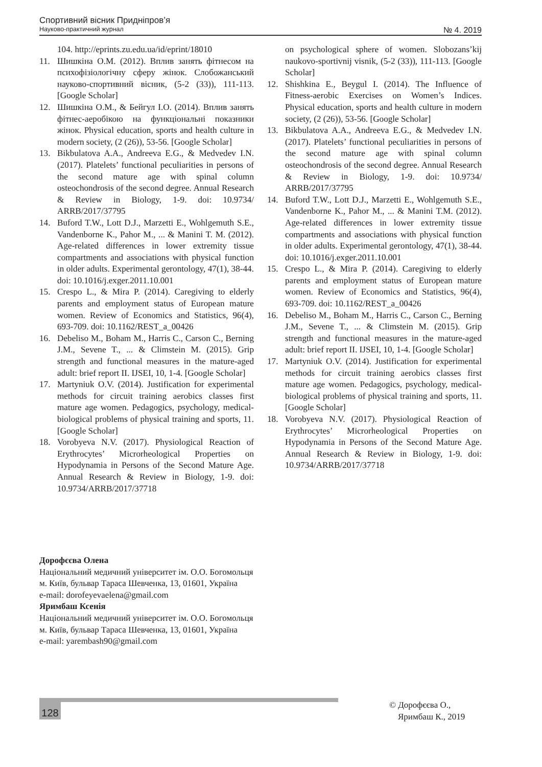Спортивний вісник Придніпров’я
Науково-практичний журнал № 4. 2019
104. http://eprints.zu.edu.ua/id/eprint/18010
11. Шишкіна О.М. (2012). Вплив занять фітнесом на психофізіологічну сферу жінок. Слобожанський науково-спортивний вісник, (5-2 (33)), 111-113. [Google Scholar]
12. Шишкіна О.М., & Бейгул І.О. (2014). Вплив занять фітнес-аеробікою на функціональні показники жінок. Physical education, sports and health culture in modern society, (2 (26)), 53-56. [Google Scholar]
13. Bikbulatova A.A., Andreeva E.G., & Medvedev I.N. (2017). Platelets’ functional peculiarities in persons of the second mature age with spinal column osteochondrosis of the second degree. Annual Research & Review in Biology, 1-9. doi: 10.9734/ ARRB/2017/37795
14. Buford T.W., Lott D.J., Marzetti E., Wohlgemuth S.E., Vandenborne K., Pahor M., ... & Manini T. M. (2012). Age-related differences in lower extremity tissue compartments and associations with physical function in older adults. Experimental gerontology, 47(1), 38-44. doi: 10.1016/j.exger.2011.10.001
15. Crespo L., & Mira P. (2014). Caregiving to elderly parents and employment status of European mature women. Review of Economics and Statistics, 96(4), 693-709. doi: 10.1162/REST_a_00426
16. Debeliso M., Boham M., Harris C., Carson C., Berning J.M., Sevene T., ... & Climstein M. (2015). Grip strength and functional measures in the mature-aged adult: brief report II. IJSEI, 10, 1-4. [Google Scholar]
17. Martyniuk O.V. (2014). Justification for experimental methods for circuit training aerobics classes first mature age women. Pedagogics, psychology, medical-biological problems of physical training and sports, 11. [Google Scholar]
18. Vorobyeva N.V. (2017). Physiological Reaction of Erythrocytes’ Microrheological Properties on Hypodynamia in Persons of the Second Mature Age. Annual Research & Review in Biology, 1-9. doi: 10.9734/ARRB/2017/37718
on psychological sphere of women. Slobozans’kij naukovo-sportivnij visnik, (5-2 (33)), 111-113. [Google Scholar]
12. Shishkina E., Beygul I. (2014). The Influence of Fitness-aerobic Exercises on Women’s Indices. Physical education, sports and health culture in modern society, (2 (26)), 53-56. [Google Scholar]
13. Bikbulatova A.A., Andreeva E.G., & Medvedev I.N. (2017). Platelets’ functional peculiarities in persons of the second mature age with spinal column osteochondrosis of the second degree. Annual Research & Review in Biology, 1-9. doi: 10.9734/ ARRB/2017/37795
14. Buford T.W., Lott D.J., Marzetti E., Wohlgemuth S.E., Vandenborne K., Pahor M., ... & Manini T.M. (2012). Age-related differences in lower extremity tissue compartments and associations with physical function in older adults. Experimental gerontology, 47(1), 38-44. doi: 10.1016/j.exger.2011.10.001
15. Crespo L., & Mira P. (2014). Caregiving to elderly parents and employment status of European mature women. Review of Economics and Statistics, 96(4), 693-709. doi: 10.1162/REST_a_00426
16. Debeliso M., Boham M., Harris C., Carson C., Berning J.M., Sevene T., ... & Climstein M. (2015). Grip strength and functional measures in the mature-aged adult: brief report II. IJSEI, 10, 1-4. [Google Scholar]
17. Martyniuk O.V. (2014). Justification for experimental methods for circuit training aerobics classes first mature age women. Pedagogics, psychology, medical-biological problems of physical training and sports, 11. [Google Scholar]
18. Vorobyeva N.V. (2017). Physiological Reaction of Erythrocytes’ Microrheological Properties on Hypodynamia in Persons of the Second Mature Age. Annual Research & Review in Biology, 1-9. doi: 10.9734/ARRB/2017/37718
Дорофєєва Олена
Національний медичний університет ім. О.О. Богомольця
м. Київ, бульвар Тараса Шевченка, 13, 01601, Україна
e-mail: dorofeyevaelena@gmail.com
Яримбаш Ксенія
Національний медичний університет ім. О.О. Богомольця
м. Київ, бульвар Тараса Шевченка, 13, 01601, Україна
e-mail: yarembash90@gmail.com
128
© Дорофєєва О.,
Яримбаш К., 2019